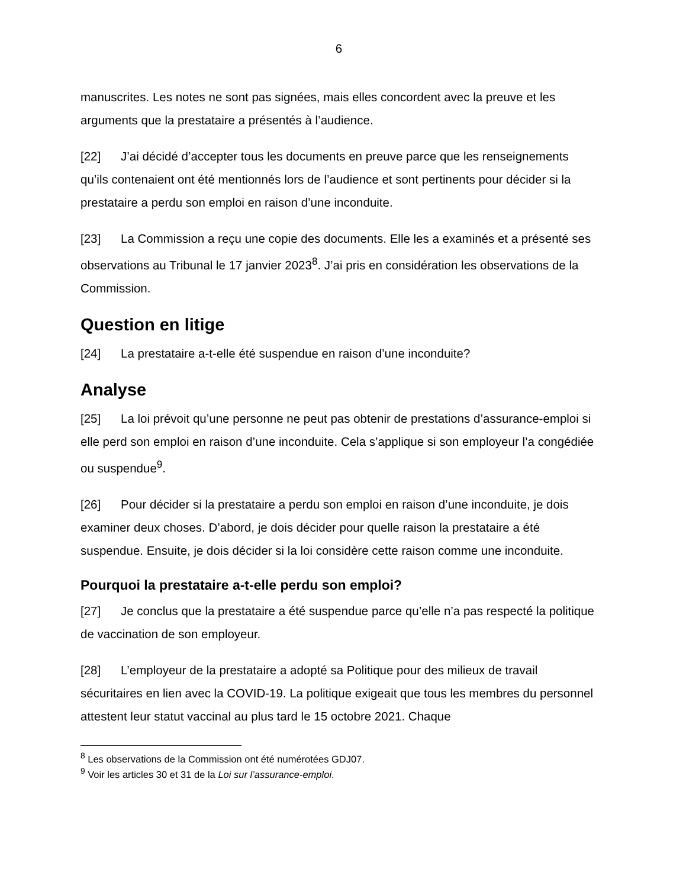6
manuscrites. Les notes ne sont pas signées, mais elles concordent avec la preuve et les arguments que la prestataire a présentés à l’audience.
[22] J’ai décidé d’accepter tous les documents en preuve parce que les renseignements qu’ils contenaient ont été mentionnés lors de l’audience et sont pertinents pour décider si la prestataire a perdu son emploi en raison d’une inconduite.
[23] La Commission a reçu une copie des documents. Elle les a examinés et a présenté ses observations au Tribunal le 17 janvier 2023<sup>8</sup>. J’ai pris en considération les observations de la Commission.
Question en litige
[24] La prestataire a-t-elle été suspendue en raison d’une inconduite?
Analyse
[25] La loi prévoit qu’une personne ne peut pas obtenir de prestations d’assurance-emploi si elle perd son emploi en raison d’une inconduite. Cela s’applique si son employeur l’a congédiée ou suspendue<sup>9</sup>.
[26] Pour décider si la prestataire a perdu son emploi en raison d’une inconduite, je dois examiner deux choses. D’abord, je dois décider pour quelle raison la prestataire a été suspendue. Ensuite, je dois décider si la loi considère cette raison comme une inconduite.
Pourquoi la prestataire a-t-elle perdu son emploi?
[27] Je conclus que la prestataire a été suspendue parce qu’elle n’a pas respecté la politique de vaccination de son employeur.
[28] L’employeur de la prestataire a adopté sa Politique pour des milieux de travail sécuritaires en lien avec la COVID-19. La politique exigeait que tous les membres du personnel attestent leur statut vaccinal au plus tard le 15 octobre 2021. Chaque
<sup>8</sup> Les observations de la Commission ont été numérotées GDJ07.
<sup>9</sup> Voir les articles 30 et 31 de la Loi sur l’assurance-emploi.